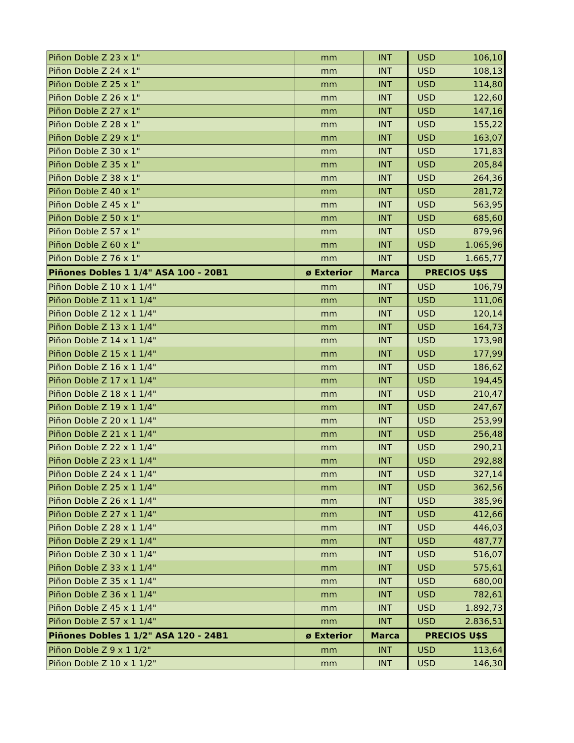| Piñon Doble Z 23 x 1" | mm | INT | USD | 106,10 |
| Piñon Doble Z 24 x 1" | mm | INT | USD | 108,13 |
| Piñon Doble Z 25 x 1" | mm | INT | USD | 114,80 |
| Piñon Doble Z 26 x 1" | mm | INT | USD | 122,60 |
| Piñon Doble Z 27 x 1" | mm | INT | USD | 147,16 |
| Piñon Doble Z 28 x 1" | mm | INT | USD | 155,22 |
| Piñon Doble Z 29 x 1" | mm | INT | USD | 163,07 |
| Piñon Doble Z 30 x 1" | mm | INT | USD | 171,83 |
| Piñon Doble Z 35 x 1" | mm | INT | USD | 205,84 |
| Piñon Doble Z 38 x 1" | mm | INT | USD | 264,36 |
| Piñon Doble Z 40 x 1" | mm | INT | USD | 281,72 |
| Piñon Doble Z 45 x 1" | mm | INT | USD | 563,95 |
| Piñon Doble Z 50 x 1" | mm | INT | USD | 685,60 |
| Piñon Doble Z 57 x 1" | mm | INT | USD | 879,96 |
| Piñon Doble Z 60 x 1" | mm | INT | USD | 1.065,96 |
| Piñon Doble Z 76 x 1" | mm | INT | USD | 1.665,77 |
| Piñones Dobles 1 1/4" ASA 100 - 20B1 | ø Exterior | Marca | PRECIOS U$S | |
| Piñon Doble Z 10 x 1 1/4" | mm | INT | USD | 106,79 |
| Piñon Doble Z 11 x 1 1/4" | mm | INT | USD | 111,06 |
| Piñon Doble Z 12 x 1 1/4" | mm | INT | USD | 120,14 |
| Piñon Doble Z 13 x 1 1/4" | mm | INT | USD | 164,73 |
| Piñon Doble Z 14 x 1 1/4" | mm | INT | USD | 173,98 |
| Piñon Doble Z 15 x 1 1/4" | mm | INT | USD | 177,99 |
| Piñon Doble Z 16 x 1 1/4" | mm | INT | USD | 186,62 |
| Piñon Doble Z 17 x 1 1/4" | mm | INT | USD | 194,45 |
| Piñon Doble Z 18 x 1 1/4" | mm | INT | USD | 210,47 |
| Piñon Doble Z 19 x 1 1/4" | mm | INT | USD | 247,67 |
| Piñon Doble Z 20 x 1 1/4" | mm | INT | USD | 253,99 |
| Piñon Doble Z 21 x 1 1/4" | mm | INT | USD | 256,48 |
| Piñon Doble Z 22 x 1 1/4" | mm | INT | USD | 290,21 |
| Piñon Doble Z 23 x 1 1/4" | mm | INT | USD | 292,88 |
| Piñon Doble Z 24 x 1 1/4" | mm | INT | USD | 327,14 |
| Piñon Doble Z 25 x 1 1/4" | mm | INT | USD | 362,56 |
| Piñon Doble Z 26 x 1 1/4" | mm | INT | USD | 385,96 |
| Piñon Doble Z 27 x 1 1/4" | mm | INT | USD | 412,66 |
| Piñon Doble Z 28 x 1 1/4" | mm | INT | USD | 446,03 |
| Piñon Doble Z 29 x 1 1/4" | mm | INT | USD | 487,77 |
| Piñon Doble Z 30 x 1 1/4" | mm | INT | USD | 516,07 |
| Piñon Doble Z 33 x 1 1/4" | mm | INT | USD | 575,61 |
| Piñon Doble Z 35 x 1 1/4" | mm | INT | USD | 680,00 |
| Piñon Doble Z 36 x 1 1/4" | mm | INT | USD | 782,61 |
| Piñon Doble Z 45 x 1 1/4" | mm | INT | USD | 1.892,73 |
| Piñon Doble Z 57 x 1 1/4" | mm | INT | USD | 2.836,51 |
| Piñones Dobles 1 1/2" ASA 120 - 24B1 | ø Exterior | Marca | PRECIOS U$S | |
| Piñon Doble Z 9 x 1 1/2" | mm | INT | USD | 113,64 |
| Piñon Doble Z 10 x 1 1/2" | mm | INT | USD | 146,30 |